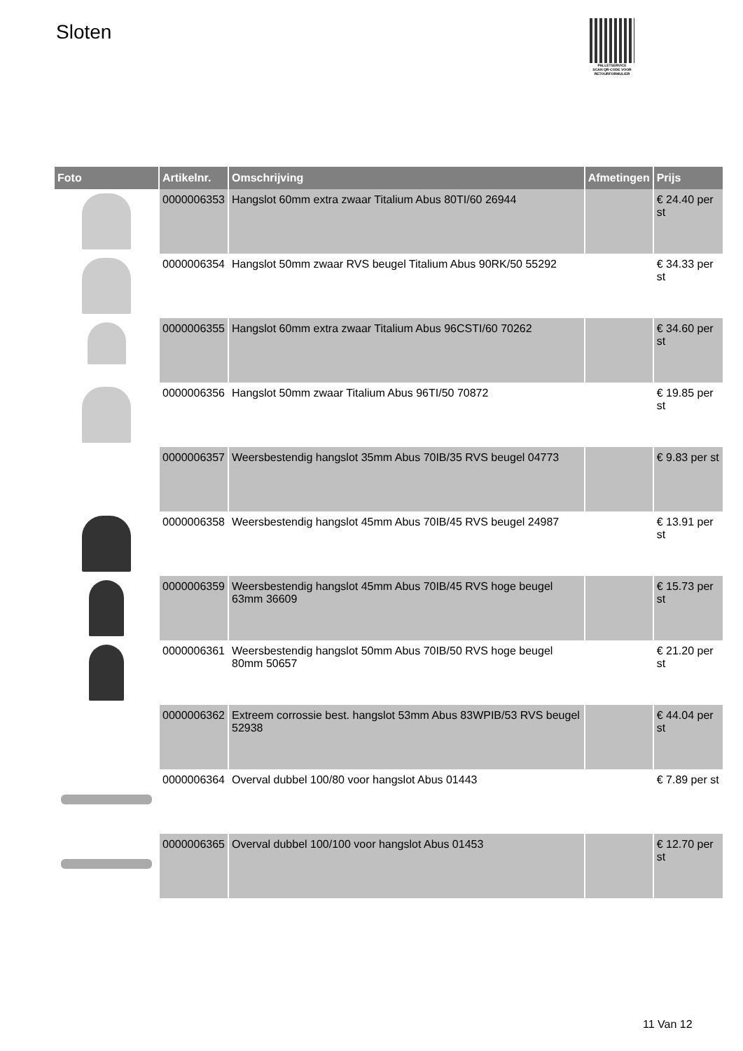Sloten
PALLETSERVICE
SCAN QR-CODE VOOR RETOURFORMULIER
| Foto | Artikelnr. | Omschrijving | Afmetingen | Prijs |
| --- | --- | --- | --- | --- |
| | 0000006353 | Hangslot 60mm extra zwaar Titalium Abus 80TI/60 26944 | | € 24.40 per st |
| | 0000006354 | Hangslot 50mm zwaar RVS beugel Titalium Abus 90RK/50 55292 | | € 34.33 per st |
| | 0000006355 | Hangslot 60mm extra zwaar Titalium Abus 96CSTI/60 70262 | | € 34.60 per st |
| | 0000006356 | Hangslot 50mm zwaar Titalium Abus 96TI/50 70872 | | € 19.85 per st |
| | 0000006357 | Weersbestendig hangslot 35mm Abus 70IB/35 RVS beugel 04773 | | € 9.83 per st |
| | 0000006358 | Weersbestendig hangslot 45mm Abus 70IB/45 RVS beugel 24987 | | € 13.91 per st |
| | 0000006359 | Weersbestendig hangslot 45mm Abus 70IB/45 RVS hoge beugel 63mm 36609 | | € 15.73 per st |
| | 0000006361 | Weersbestendig hangslot 50mm Abus 70IB/50 RVS hoge beugel 80mm 50657 | | € 21.20 per st |
| | 0000006362 | Extreem corrossie best. hangslot 53mm Abus 83WPIB/53 RVS beugel 52938 | | € 44.04 per st |
| | 0000006364 | Overval dubbel 100/80 voor hangslot Abus 01443 | | € 7.89 per st |
| | 0000006365 | Overval dubbel 100/100 voor hangslot Abus 01453 | | € 12.70 per st |
11 Van 12